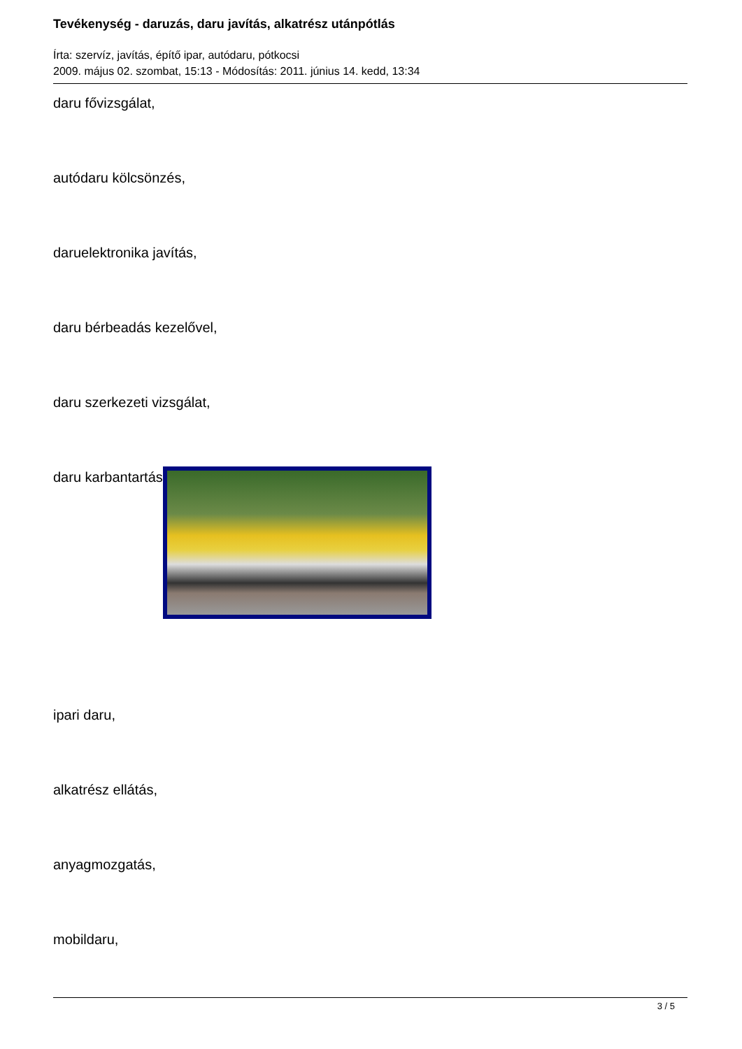Tevékenység - daruzás, daru javítás, alkatrész utánpótlás
Írta: szervíz, javítás, építő ipar, autódaru, pótkocsi
2009. május 02. szombat, 15:13 - Módosítás: 2011. június 14. kedd, 13:34
daru fővizsgálat,
autódaru kölcsönzés,
daruelektronika javítás,
daru bérbeadás kezelővel,
daru szerkezeti vizsgálat,
daru karbantartás
ipari daru,
alkatrész ellátás,
anyagmozgatás,
mobildaru,
3 / 5